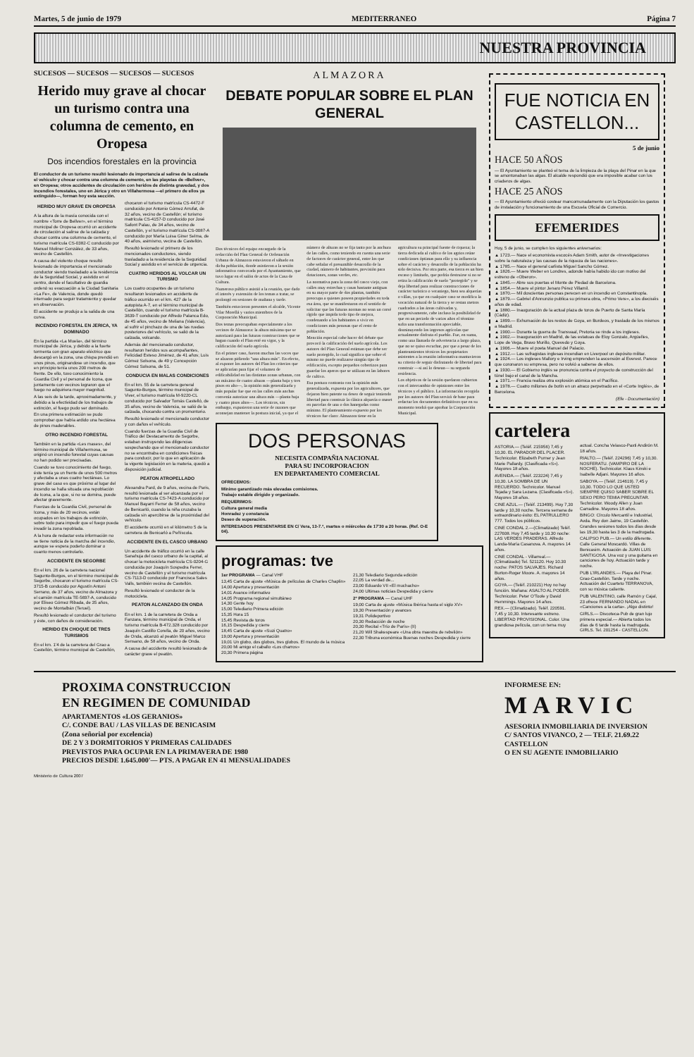Martes, 5 de junio de 1979 MEDITERRANEO Página 7
NUESTRA PROVINCIA
SUCESOS — SUCESOS — SUCESOS — SUCESOS
Herido muy grave al chocar un turismo contra una columna de cemento, en Oropesa
Dos incendios forestales en la provincia
El conductor de un turismo resultó lesionado de importancia al salirse de la calzada el vehículo y chocar contra una columna de cemento, en las playetas de «Bellver», en Oropesa; otros accidentes de circulación con heridos de distinta gravedad, y dos incendios forestales, uno en Jérica y otro en Villahermosa —el primero de ellos ya extinguido—, forman hoy esta sección.
HERIDO MUY GRAVE EN OROPESA
A la altura de la masía conocida con el nombre «Torre de Bellver», en el término municipal de Oropesa ocurrió un accidente de circulación al salirse de la calzada y chocar contra una columna de cemento, el turismo matrícula CS-0382-C conducido por Manuel Moliner González, de 33 años, vecino de Castellón.
A causa del violento choque resultó lesionado de importancia el mencionado conductor siendo trasladado a la residencia de la Seguridad Social, y asistido en el centro, donde el facultativo de guardia ordenó su evacuación a la Ciudad Sanitaria «La Fe», de Valencia, donde quedó internado para seguir tratamiento y quedar en observación.
El accidente se produjo a la salida de una curva.
INCENDIO FORESTAL EN JERICA, YA DOMINADO
En la partida «La Muela», del término municipal de Jérica, y debido a la fuerte tormenta con gran aparato eléctrico que descargó en la zona, una chispa prendió en unos pinos, originandose un incendio, que en principio tenía unos 200 metros de frente. De ello, tuvo conocimiento la Guardia Civil y el personal de Icona, que juntamente con vecinos lograron que el fuego no adquiriera mayor magnitud.
A las seis de la tarde, aproximadamente, y debido a la efectividad de los trabajos de extinción, el fuego pudo ser dominado.
En una primera estimación se pudo comprobar que había ardido una hectárea de pinos maderables.
OTRO INCENDIO FORESTAL
También en la partida «Les mases», del término municipal de Villahermosa, se originó un incendio forestal cuyas causas no han podido ser precisadas.
Cuando se tuvo conocimiento del fuego, éste tenía ya un frente de unos 500 metros y afectaba a unas cuatro hectáreas. Lo grave del caso es que próximo al lugar del incendio se halla situada una repoblación de Icona, a la que, si no se domina, puede afectar gravemente.
Fuerzas de la Guardia Civil, personal de Icona, y más de 20 vecinos, están ocupados en los trabajos de extinción, sobre todo para impedir que el fuego pueda invadir la zona repoblada.
A la hora de redactar esta información no se tiene noticia de la marcha del incendio, aunque se espera poderlo dominar o cuanto menos controlarlo.
ACCIDENTE EN SEGORBE
En el km. 26 de la carretera nacional Sagunto-Burgos, en el término municipal de Segorbe, chocaron el turismo matrícula CS-3715-B conducido por Agustín Antoni Serrano, de 37 años, vecino de Almazora y el camión matrícula TE-5697-A, conducido por Eliseo Gómez Ribada, de 35 años, vecino de Montalbán (Teruel).
Resultó lesionado el conductor del turismo y éste, con daños de consideración.
HERIDO EN CHOQUE DE TRES TURISMOS
En el km. 1'4 de la carretera del Grao a Castellón, término municipal de Castellón, chocaron el turismo matrícula CS-4472-F conducido por Antonio Gómez Arrufat, de 32 años, vecino de Castellón; el turismo matrícula CS-4157-D conducido por José Safont Palau, de 34 años, vecino de Castellón, y el turismo matrícula CS-0087-A conducido por María Luisa Giner Selma, de 40 años, asimismo, vecina de Castellón.
Resultó lesionado el primero de los mencionados conductores, siendo trasladado a la residencia de la Seguridad Social y asistido en el servicio de urgencia.
CUATRO HERIDOS AL VOLCAR UN TURISMO
Los cuatro ocupantes de un turismo resultaron lesionados en accidente de tráfico ocurrido en el km. 427 de la autopista A-7, en el término municipal de Castellón, cuando el turismo matrícula B-3639-T conducido por Alfredo Palanca Edo, de 45 años, vecino de Meliana (Valencia), al sufrir el pinchazo de una de las ruedas posteriores del vehículo, se salió de la calzada, volcando.
Además del mencionado conductor, resultaron heridos sus acompañantes, Felicidad Esteso Jiménez, de 41 años; Luis Gómez Solsona, de 49 y Concepción Gómez Solsona, de 51.
CONDUCIA EN MALAS CONDICIONES
En el km. 55 de la carretera general Sagunto-Burgos, término municipal de Viver, el turismo matrícula M-9220-CL conducido por Salvador Tomás Castelló, de 35 años, vecino de Valencia, se salió de la calzada, chocando contra un promontorio.
Resultó lesionado el mencionado conductor y con daños el vehículo.
Cuando fuerzas de la Guardia Civil de Tráfico del Destacamento de Segorbe, estaban instruyendo las diligencias sospechando que el mencionado conductor no se encontraba en condiciones físicas para conducir, por lo que en aplicación de la vigente legislación en la materia, quedó a disposición judicial.
PEATON ATROPELLADO
Alexandra Pard, de 9 años, vecina de Paris, resultó lesionada al ser alcanzada por el turismo matrícula CS-7423-A conducido por Manuel Bayarri Ferrer de 58 años, vecino de Benicarló, cuando la niña cruzaba la calzada sin apercibirse de la proximidad del vehículo.
El accidente ocurrió en el kilómetro 5 de la carretera de Benicarló a Peñíscola.
ACCIDENTE EN EL CASCO URBANO
Un accidente de tráfico ocurrió en la calle Sanahuja del casco urbano de la capital, al chocar la motocicleta matrícula CS-0204-G conducida por Joaquín Sospedra Ferrer, vecino de Castellón y el turismo matrícula CS-7113-D conducido por Francisca Sales Valls, también vecina de Castellón.
Resultó lesionado el conductor de la motocicleta.
PEATON ALCANZADO EN ONDA
En el km. 1 de la carretera de Onda a Fanzara, término municipal de Onda, el turismo matrícula B-472.328 conducido por Joaquín Castillo Corella, de 20 años, vecino de Onda, alcanzó al peatón Miguel Marco Sensano, de 58 años, vecino de Onda.
A causa del accidente resultó lesionado de carácter grave el peatón.
ALMAZORA
DEBATE POPULAR SOBRE EL PLAN GENERAL
Dos técnicos del equipo encargado de la redacción del Plan General de Ordenación Urbana de Almazora estuvieron el sábado en dicha población, donde asistieron a la sesión informativa convocada por el Ayuntamiento, que tuvo lugar en el salón de actos de la Casa de Cultura.
Numeroso público asistió a la reunión, que dado el interés y extensión de los temas a tratar, se prolongó en sesiones de mañana y tarde.
También estuvieron presentes el alcalde, Vicente Vilar Morellá y varios miembros de la Corporación Municipal.
Dos temas preocupaban especialmente a los vecinos de Almazora: la altura máxima que se autorizará para las futuras construcciones que se hagan cuando el Plan esté en vigor, y la calificación del suelo agrícola.
En el primer caso, fueron muchas las voces que se alzaron pidiendo "una altura más". En efecto, al exponer los autores del Plan los criterios que se aplicarían para fijar el volumen de edificabilidad en las distintas zonas urbanas, con un máximo de cuatro alturas —planta baja y tres pisos en alto—, la opinión más generalizada y más popular fue que en las calles más anchas convenía autorizar una altura más —planta baja y cuatro pisos altos—. Los técnicos, sin embargo, expusieron una serie de razones que aconsejan mantener la postura inicial, ya que el número de alturas no se fija tanto por la anchura de las calles, como teniendo en cuenta una serie de factores de carácter general, entre los que cabe señalar el presumible desarrollo de la ciudad, número de habitantes, previsión para dotaciones, zonas verdes, etc.
La normativa para la zona del casco viejo, con calles muy estrechas y casas bastante antiguas en su mayor parte de dos plantas, también preocupa a quienes poseen propiedades en toda esa área, que se manifestaron en el sentido de solicitar que las futuras normas no sean un corsé rígido que impida todo tipo de mejora, condenando a los habitantes a vivir en condiciones más penosas que el resto de población.
Mención especial cabe hacer del debate que provocó la calificación del suelo agrícola. Los autores del Plan General estiman que debe ser suelo protegido, lo cual significa que sobre el mismo no puede realizarse ningún tipo de edificación, excepto pequeños cobertizos para guardar los aperos que se utilizan en las labores de cultivo.
Esa postura contrasta con la opinión más generalizada, expuesta por los agricultores, que dejaron bien patente su deseo de seguir teniendo libertad para construir la clásica alquería o maset en parcelas de una o dos hanegadas como mínimo. El planteamiento expuesto por los técnicos fue claro: Almazora tiene en la agricultura su principal fuente de riqueza; la tierra dedicada al cultivo de los agrios reúne condiciones óptimas para ello y su influencia sobre el carácter y desarrollo de la población ha sido decisiva. Por otra parte, esa tierra es un bien escaso y limitado, que podría destruirse si no se retira la calificación de suelo "protegido" y se deja libertad para realizar construcciones de carácter turístico o veraniego, bien sea alquerías o villas, ya que en cualquier caso se modifica la vocación natural de la tierra y se restan metros cuadrados a las áreas cultivadas y, progresivamente, cabe incluso la posibilidad de que en un periodo de varios años el término sufra una transformación apreciable, disminuyendo los ingresos agrícolas que actualmente disfruta el pueblo. Fue, en suma, como una llamada de advertencia a largo plazo, que no se quiso escuchar, por que a pesar de los planteamientos técnicos los propietarios asistentes a la reunión informativa mantuvieron su criterio de seguir disfrutando de libertad para construir —si así lo desean— su segunda residencia.
Los objetivos de la sesión quedaron cubiertos con el intercambio de opiniones entre los técnicos y el público. La información recogida por los autores del Plan servirá de base para redactar los documentos definitivos que en su momento tendrá que aprobar la Corporación Municipal.
DOS PERSONAS
NECESITA COMPAÑIA NACIONAL
PARA SU INCORPORACION
EN DEPARTAMENTO COMERCIAL
OFRECEMOS:
Mínimo garantizado más elevadas comisiones.
Trabajo estable dirigido y organizado.
REQUERIMOS:
Cultura general media
Honradez y constancia
Deseo de superación.
INTERESADOS PRESENTARSE EN C/ Vera, 13-7.ª, martes o miércoles de 17'30 a 20 horas. (Ref. O-E 04).
programas: tve
1er PROGRAMA — Canal VHF
13,45 Carta de ajuste «Música de películas de Charles Chaplin»
14,00 Apertura y presentación
14,01 Avance informativo
14,05 Programa regional simultáneo
14,30 Gente hoy
15,00 Telediario Primera edición
15,35 Hora 15
15,45 Revista de toros
16,15 Despedida y cierre
18,45 Carta de ajuste «Suzi Quatro»
19,00 Apertura y presentación
19,01 Un globo, dos globos, tres globos. El mundo de la música
20,00 Mi amigo el caballo «Los charros»
20,30 Primera página
21,30 Telediario Segunda edición
22,05 La verdad de...
23,00 Eduardo VII «El muchacho»
24,00 Ultimas noticias Despedida y cierre
2º PROGRAMA — Canal UHF
19,00 Carta de ajuste «Música Ibérica hasta el siglo XV»
19,30 Presentación y avances
19,31 Polideportivo
20,30 Redacción de noche
20,30 Recital «Trío de París» (II)
21,20 Will Shakespeare «Una obra maestra de rebelión»
22,30 Tribuna económica Buenas noches Despedida y cierre
FUE NOTICIA EN CASTELLON...
5 de junio
HACE 50 AÑOS
— El Ayuntamiento se planteó el tema de la limpieza de la playa del Pinar en la que se amontonaban las algas. El alcalde respondió que era imposible acabar con los criaderos de algas.
HACE 25 AÑOS
— El Ayuntamiento ofreció costear mancomunadamente con la Diputación los gastos de instalación y funcionamiento de una Escuela Oficial de Comercio.
EFEMERIDES
Hoy, 5 de junio, se cumplen los siguientes aniversarios:
▲ 1723.— Nace el economista escocés Adam Smith, autor de «Investigaciones sobre la naturaleza y las causas de la riqueza de las naciones».
▲ 1785.— Nace el general carlista Miguel Sancho Gómez.
▲ 1826.— Muere Weber en Londres, adonde había habido ido con motivo del estreno de «Oberon».
▲ 1845.— Abre sus puertas el Monte de Piedad de Barcelona.
▲ 1854.— Muere el pintor Jenaro Pérez Villamil.
▲ 1870.— Mil doscientas personas perecen en un incendio en Constantinopla.
▲ 1879.— Gabriel d'Annunzio publica su primera obra, «Primo Vere», a los dieciséis años de edad.
▲ 1880.— Inauguración de la actual plaza de toros de Puerto de Santa María (Cádiz).
▲ 1899.— Exhumación de los restos de Goya, en Burdeos, y traslado de los mismos a Madrid.
▲ 1900.— Durante la guerra de Transvaal, Pretoria se rinde a los ingleses.
▲ 1902.— Inauguración en Madrid, de las estatuas de Eloy Gonzalo, Argüelles, Lope de Vega, Bravo Murillo, Quevedo y Goya.
▲ 1906.— Muere el poeta Manuel del Palacio.
▲ 1912.— Las sufragistas inglesas incendian en Liverpool un depósito militar.
▲ 1924.— Los ingleses Mallory e Irving emprenden la ascensión al Everest. Parece que coronaron su empresa, pero no volvió a saberse de ellos.
▲ 1930.— El Gobierno inglés se pronuncia contra el proyecto de construcción del túnel bajo el canal de la Mancha.
▲ 1971.— Francia realiza otra explosión atómica en el Pacífico.
▲ 1978.— Cuatro millones de botín en un atraco perpetrado en el «Corte Inglés», de Barcelona.
(Efe - Documentación)
cartelera
ASTORIA.— (Teléf. 215956) 7,45 y 10,30. EL PARADOR DEL PLACER. Technicolor. Elizabeth Purner y Jean Marie Pallardy. (Clasificada «S»). Mayores 18 años.
AVENIDA.— (Teléf. 223224) 7,45 y 10,30. LA SOMBRA DE UN RECUERDO. Technicolor. Manuel Tejada y Sara Lezana. (Clasificada «S»). Mayores 18 años.
CINE AZUL.— (Teléf. 213499). Hoy 7,30 tarde y 10,30 noche. Tercera semana de extraordinario éxito: EL PATRULLERO 777. Todos los públicos.
CINE CONDAL 2.—(Climatizado) Teléf. 227608. Hoy 7,45 tarde y 10.30 noche: LAS VERDES PRADERAS. Alfredo Landa-María Casanova. A. mayores 14 años.
CINE CONDAL - Villarreal.— (Climatizado) Tel. 521120. Hoy 10.30 noche: PATOS SALVAJES. Richard Burton-Roger Moore. A. mayores 14 años.
GOYA.— (Teléf. 210221) Hoy no hay función. Mañana: ASALTO AL PODER. Technicolor. Peter O'Toole y David Hemmings. Mayores 14 años.
REX.— (Climatizado). Teléf. 220591. 7,45 y 10,30. Interesante estreno. LIBERTAD PROVISIONAL. Color. Una grandiosa película, con un tema muy actual. Concha Velasco-Paxti Andirón M. 18 años.
RIALTO.— (Teléf. 224296) 7,45 y 10,30. NOSFERATU. (VAMPIRO DE LA NOCHE). Technicolor. Klaus Kinski e Isabelle Adjani. Mayores 16 años.
SABOYA.— (Teléf. 214619). 7,45 y 10,30. TODO LO QUE USTED SIEMPRE QUISO SABER SOBRE EL SEXO PERO TEMIA PREGUNTAR. Technicolor. Woody Allen y Juan Carradine. Mayores 18 años.
BINGO: Círculo Mercantil e Industrial, Avda. Rey don Jaime, 19 Castellón. Grandes sesiones todos los días desde las 19,30 hasta las 3 de la madrugada.
CALIPSO PUB.— Un estilo diferente. Calle General Moscardó. Villas de Benicasim. Actuación de JUAN LUIS SANTIGOSA. Una voz y una guitarra en canciones de hoy. Actuación tarde y noche.
PUB L'IRLANDES.— Playa del Pinar. Grao-Castellón. Tarde y noche. Actuación del Cuarteto TERRANOVA, con su música caliente.
PUB VALENTINO, calle Ramón y Cajal, 23 ofrece FERNANDO NADAL en «Canciones a la carta». ¡Algo distinto!
GIRLS.— Discoteca-Pub de gran lujo primera especial.— Abierta todos los días de 6 tarde hasta la madrugada. GIRLS. Tel. 201254 - CASTELLON.
PROXIMA CONSTRUCCION
EN REGIMEN DE COMUNIDAD
APARTAMENTOS «LOS GERANIOS»
C/. CONDE BAU / LAS VILLAS DE BENICASIM
(Zona señorial por excelencia)
DE 2 Y 3 DORMITORIOS Y PRIMERAS CALIDADES
PREVISTOS PARA OCUPAR EN LA PRIMAVERA DE 1980
PRECIOS DESDE 1.645.000'— PTS. A PAGAR EN 41 MENSUALIDADES
INFORMESE EN:
MARVIC
ASESORIA INMOBILIARIA DE INVERSION
C/ SANTOS VIVANCO, 2 — TELF. 21.69.22
CASTELLON
O EN SU AGENTE INMOBILIARIO
Ministerio de Cultura 2007